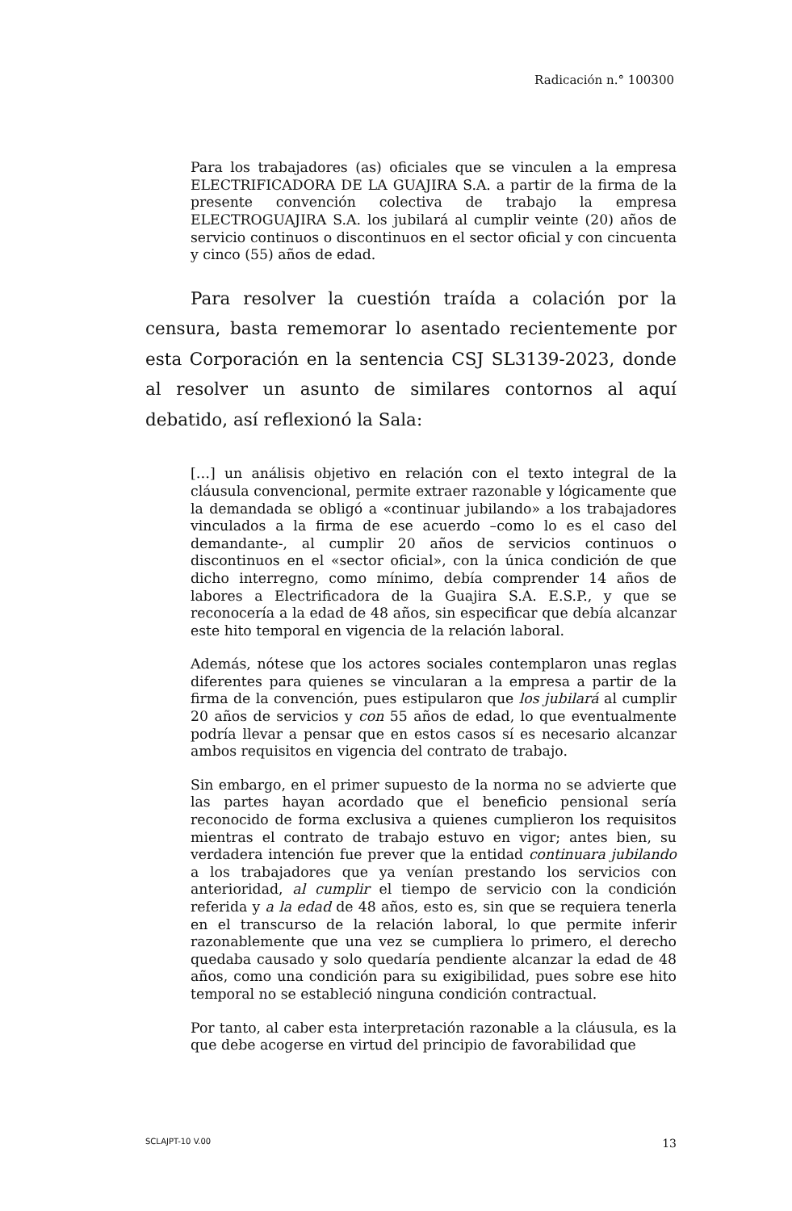Radicación n.° 100300
Para los trabajadores (as) oficiales que se vinculen a la empresa ELECTRIFICADORA DE LA GUAJIRA S.A. a partir de la firma de la presente convención colectiva de trabajo la empresa ELECTROGUAJIRA S.A. los jubilará al cumplir veinte (20) años de servicio continuos o discontinuos en el sector oficial y con cincuenta y cinco (55) años de edad.
Para resolver la cuestión traída a colación por la censura, basta rememorar lo asentado recientemente por esta Corporación en la sentencia CSJ SL3139-2023, donde al resolver un asunto de similares contornos al aquí debatido, así reflexionó la Sala:
[…] un análisis objetivo en relación con el texto integral de la cláusula convencional, permite extraer razonable y lógicamente que la demandada se obligó a «continuar jubilando» a los trabajadores vinculados a la firma de ese acuerdo –como lo es el caso del demandante-, al cumplir 20 años de servicios continuos o discontinuos en el «sector oficial», con la única condición de que dicho interregno, como mínimo, debía comprender 14 años de labores a Electrificadora de la Guajira S.A. E.S.P., y que se reconocería a la edad de 48 años, sin especificar que debía alcanzar este hito temporal en vigencia de la relación laboral.
Además, nótese que los actores sociales contemplaron unas reglas diferentes para quienes se vincularan a la empresa a partir de la firma de la convención, pues estipularon que los jubilará al cumplir 20 años de servicios y con 55 años de edad, lo que eventualmente podría llevar a pensar que en estos casos sí es necesario alcanzar ambos requisitos en vigencia del contrato de trabajo.
Sin embargo, en el primer supuesto de la norma no se advierte que las partes hayan acordado que el beneficio pensional sería reconocido de forma exclusiva a quienes cumplieron los requisitos mientras el contrato de trabajo estuvo en vigor; antes bien, su verdadera intención fue prever que la entidad continuara jubilando a los trabajadores que ya venían prestando los servicios con anterioridad, al cumplir el tiempo de servicio con la condición referida y a la edad de 48 años, esto es, sin que se requiera tenerla en el transcurso de la relación laboral, lo que permite inferir razonablemente que una vez se cumpliera lo primero, el derecho quedaba causado y solo quedaría pendiente alcanzar la edad de 48 años, como una condición para su exigibilidad, pues sobre ese hito temporal no se estableció ninguna condición contractual.
Por tanto, al caber esta interpretación razonable a la cláusula, es la que debe acogerse en virtud del principio de favorabilidad que
SCLAJPT-10 V.00 13